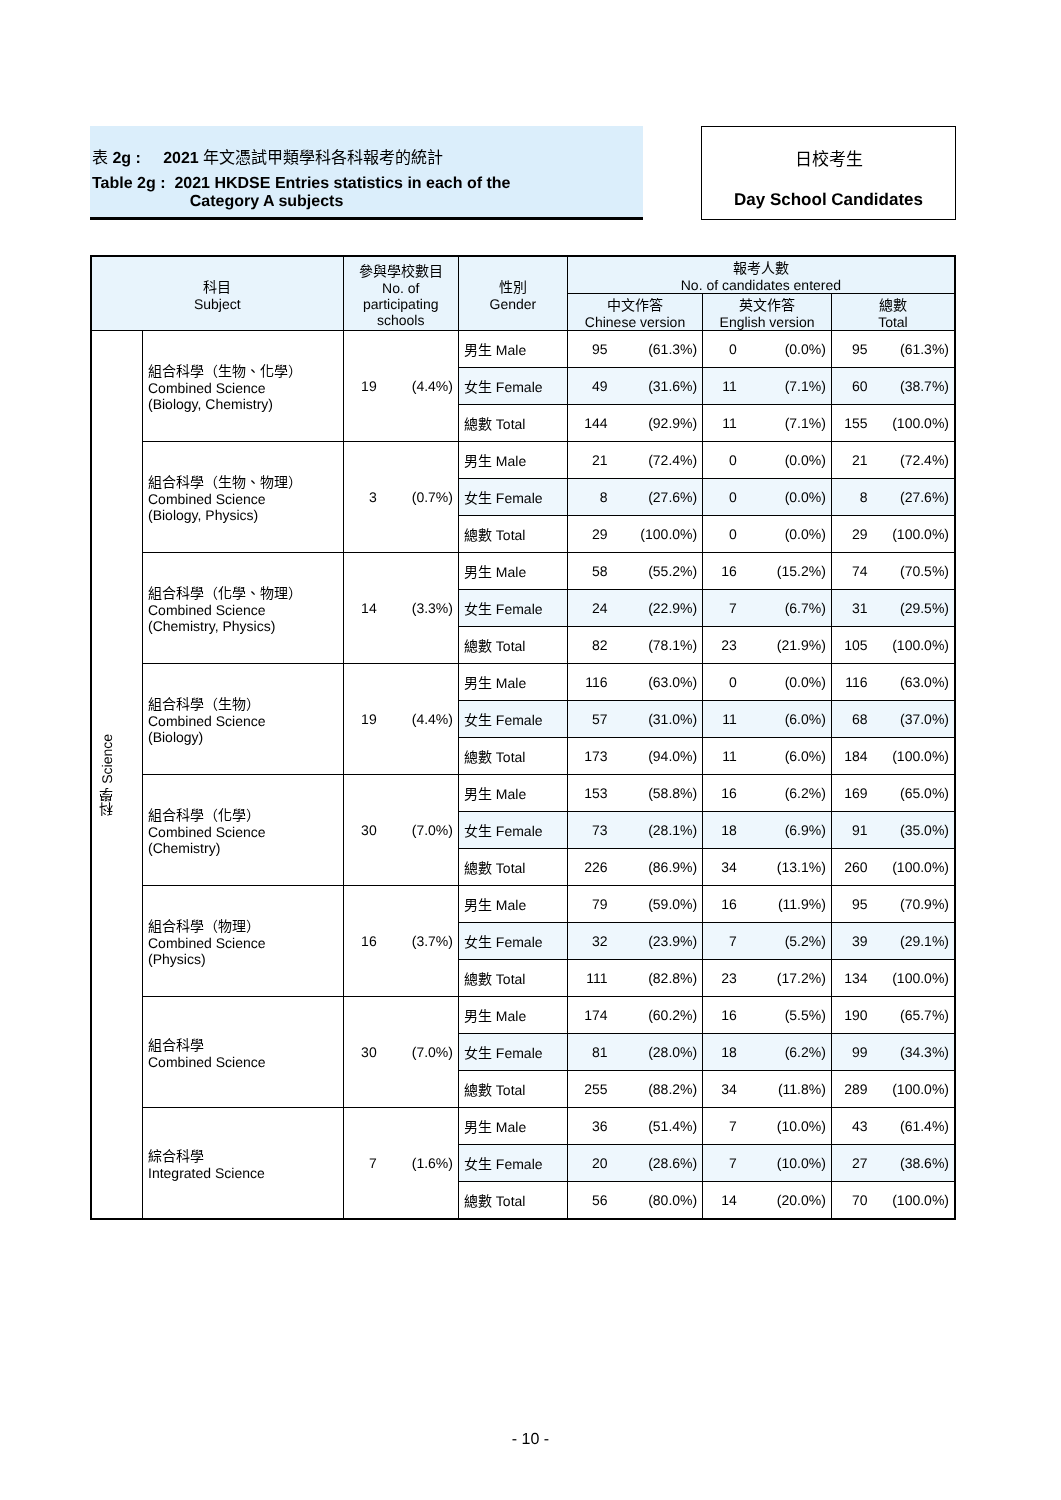表 2g : 2021 年文憑試甲類學科各科報考的統計
Table 2g : 2021 HKDSE Entries statistics in each of the
Category A subjects
日校考生
Day School Candidates
| 科目 Subject | | 參與學校數目 No. of participating schools | | 性別 Gender | 報考人數 No. of candidates entered | | | | | |
| --- | --- | --- | --- | --- | --- | --- | --- | --- | --- | --- |
| | | | | | 中文作答 Chinese version | | 英文作答 English version | | 總數 Total | |
| 科學 Science | 組合科學（生物、化學） Combined Science (Biology, Chemistry) | 19 | (4.4%) | 男生 Male | 95 | (61.3%) | 0 | (0.0%) | 95 | (61.3%) |
| | | | | 女生 Female | 49 | (31.6%) | 11 | (7.1%) | 60 | (38.7%) |
| | | | | 總數 Total | 144 | (92.9%) | 11 | (7.1%) | 155 | (100.0%) |
| | 組合科學（生物、物理） Combined Science (Biology, Physics) | 3 | (0.7%) | 男生 Male | 21 | (72.4%) | 0 | (0.0%) | 21 | (72.4%) |
| | | | | 女生 Female | 8 | (27.6%) | 0 | (0.0%) | 8 | (27.6%) |
| | | | | 總數 Total | 29 | (100.0%) | 0 | (0.0%) | 29 | (100.0%) |
| | 組合科學（化學、物理） Combined Science (Chemistry, Physics) | 14 | (3.3%) | 男生 Male | 58 | (55.2%) | 16 | (15.2%) | 74 | (70.5%) |
| | | | | 女生 Female | 24 | (22.9%) | 7 | (6.7%) | 31 | (29.5%) |
| | | | | 總數 Total | 82 | (78.1%) | 23 | (21.9%) | 105 | (100.0%) |
| | 組合科學（生物） Combined Science (Biology) | 19 | (4.4%) | 男生 Male | 116 | (63.0%) | 0 | (0.0%) | 116 | (63.0%) |
| | | | | 女生 Female | 57 | (31.0%) | 11 | (6.0%) | 68 | (37.0%) |
| | | | | 總數 Total | 173 | (94.0%) | 11 | (6.0%) | 184 | (100.0%) |
| | 組合科學（化學） Combined Science (Chemistry) | 30 | (7.0%) | 男生 Male | 153 | (58.8%) | 16 | (6.2%) | 169 | (65.0%) |
| | | | | 女生 Female | 73 | (28.1%) | 18 | (6.9%) | 91 | (35.0%) |
| | | | | 總數 Total | 226 | (86.9%) | 34 | (13.1%) | 260 | (100.0%) |
| | 組合科學（物理） Combined Science (Physics) | 16 | (3.7%) | 男生 Male | 79 | (59.0%) | 16 | (11.9%) | 95 | (70.9%) |
| | | | | 女生 Female | 32 | (23.9%) | 7 | (5.2%) | 39 | (29.1%) |
| | | | | 總數 Total | 111 | (82.8%) | 23 | (17.2%) | 134 | (100.0%) |
| | 組合科學 Combined Science | 30 | (7.0%) | 男生 Male | 174 | (60.2%) | 16 | (5.5%) | 190 | (65.7%) |
| | | | | 女生 Female | 81 | (28.0%) | 18 | (6.2%) | 99 | (34.3%) |
| | | | | 總數 Total | 255 | (88.2%) | 34 | (11.8%) | 289 | (100.0%) |
| | 綜合科學 Integrated Science | 7 | (1.6%) | 男生 Male | 36 | (51.4%) | 7 | (10.0%) | 43 | (61.4%) |
| | | | | 女生 Female | 20 | (28.6%) | 7 | (10.0%) | 27 | (38.6%) |
| | | | | 總數 Total | 56 | (80.0%) | 14 | (20.0%) | 70 | (100.0%) |
- 10 -